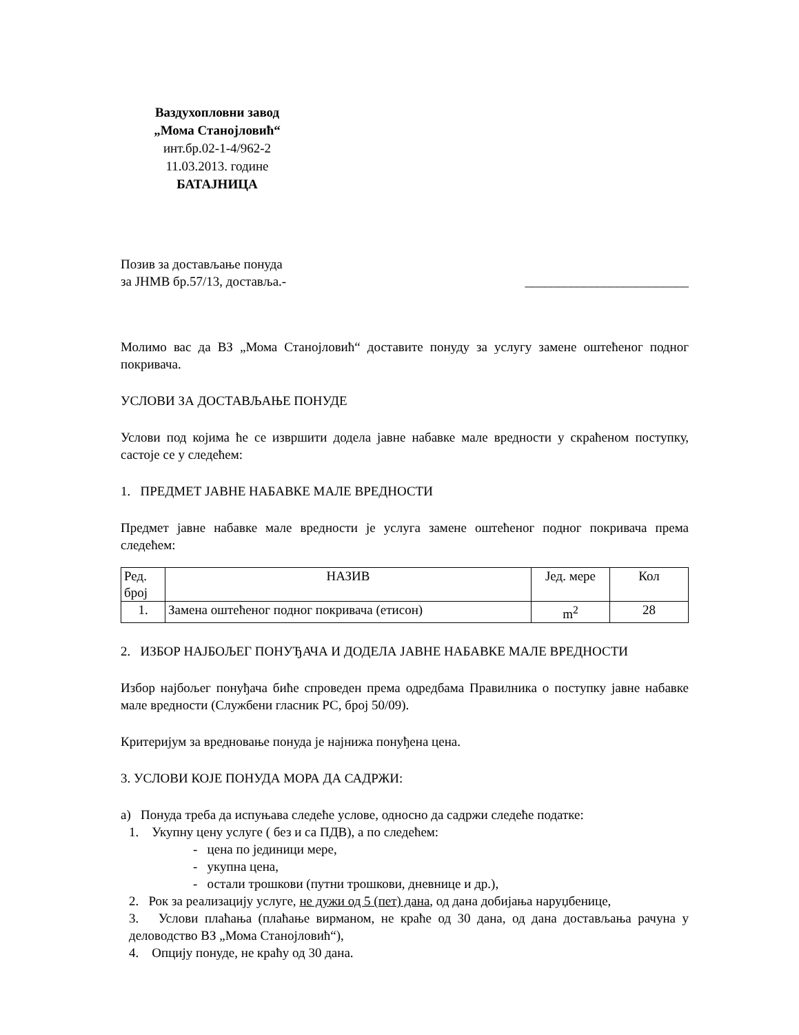Ваздухопловни завод
„Мома Станојловић“
инт.бр.02-1-4/962-2
11.03.2013. године
БАТАЈНИЦА
Позив за достављање понуда
за ЈНМВ бр.57/13, доставља.- _________________________
Молимо вас да ВЗ „Мома Станојловић“ доставите понуду за услугу замене оштећеног подног покривача.
УСЛОВИ ЗА ДОСТАВЉАЊЕ ПОНУДЕ
Услови под којима ће се извршити додела јавне набавке мале вредности у скраћеном поступку, састоје се у следећем:
1. ПРЕДМЕТ ЈАВНЕ НАБАВКЕ МАЛЕ ВРЕДНОСТИ
Предмет јавне набавке мале вредности је услуга замене оштећеног подног покривача према следећем:
| Ред. број | НАЗИВ | Јед. мере | Кол |
| 1. | Замена оштећеног подног покривача (етисон) | m<sup>2</sup> | 28 |
2. ИЗБОР НАЈБОЉЕГ ПОНУЂАЧА И ДОДЕЛА ЈАВНЕ НАБАВКЕ МАЛЕ ВРЕДНОСТИ
Избор најбољег понуђача биће спроведен према одредбама Правилника о поступку јавне набавке мале вредности (Службени гласник РС, број 50/09).
Критеријум за вредновање понуда је најнижа понуђена цена.
3. УСЛОВИ КОЈЕ ПОНУДА МОРА ДА САДРЖИ:
а) Понуда треба да испуњава следеће услове, односно да садржи следеће податке:
1. Укупну цену услуге ( без и са ПДВ), а по следећем:
- цена по јединици мере,
- укупна цена,
- остали трошкови (путни трошкови, дневнице и др.),
2. Рок за реализацију услуге, не дужи од 5 (пет) дана, од дана добијања наруџбенице,
3. Услови плаћања (плаћање вирманом, не краће од 30 дана, од дана достављања рачуна у деловодство ВЗ „Мома Станојловић“),
4. Опцију понуде, не краћу од 30 дана.